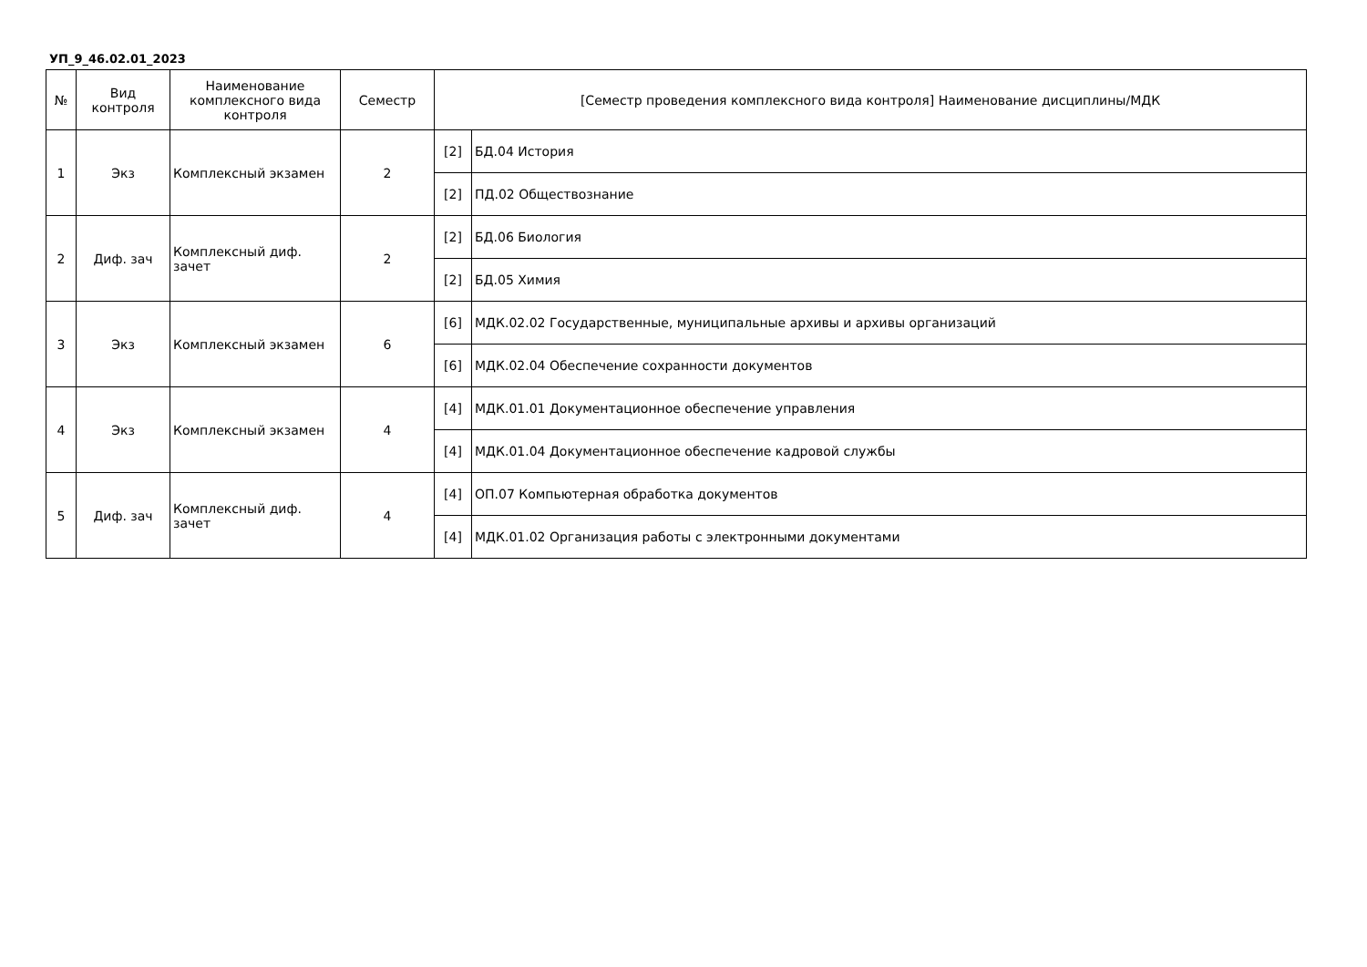УП_9_46.02.01_2023
| № | Вид контроля | Наименование комплексного вида контроля | Семестр | [Семестр проведения комплексного вида контроля] Наименование дисциплины/МДК | |
| --- | --- | --- | --- | --- | --- |
| 1 | Экз | Комплексный экзамен | 2 | [2] | БД.04 История |
| | | | | [2] | ПД.02 Обществознание |
| 2 | Диф. зач | Комплексный диф. зачет | 2 | [2] | БД.06 Биология |
| | | | | [2] | БД.05 Химия |
| 3 | Экз | Комплексный экзамен | 6 | [6] | МДК.02.02 Государственные, муниципальные архивы и архивы организаций |
| | | | | [6] | МДК.02.04 Обеспечение сохранности документов |
| 4 | Экз | Комплексный экзамен | 4 | [4] | МДК.01.01 Документационное обеспечение управления |
| | | | | [4] | МДК.01.04 Документационное обеспечение кадровой службы |
| 5 | Диф. зач | Комплексный диф. зачет | 4 | [4] | ОП.07 Компьютерная обработка документов |
| | | | | [4] | МДК.01.02 Организация работы с электронными документами |